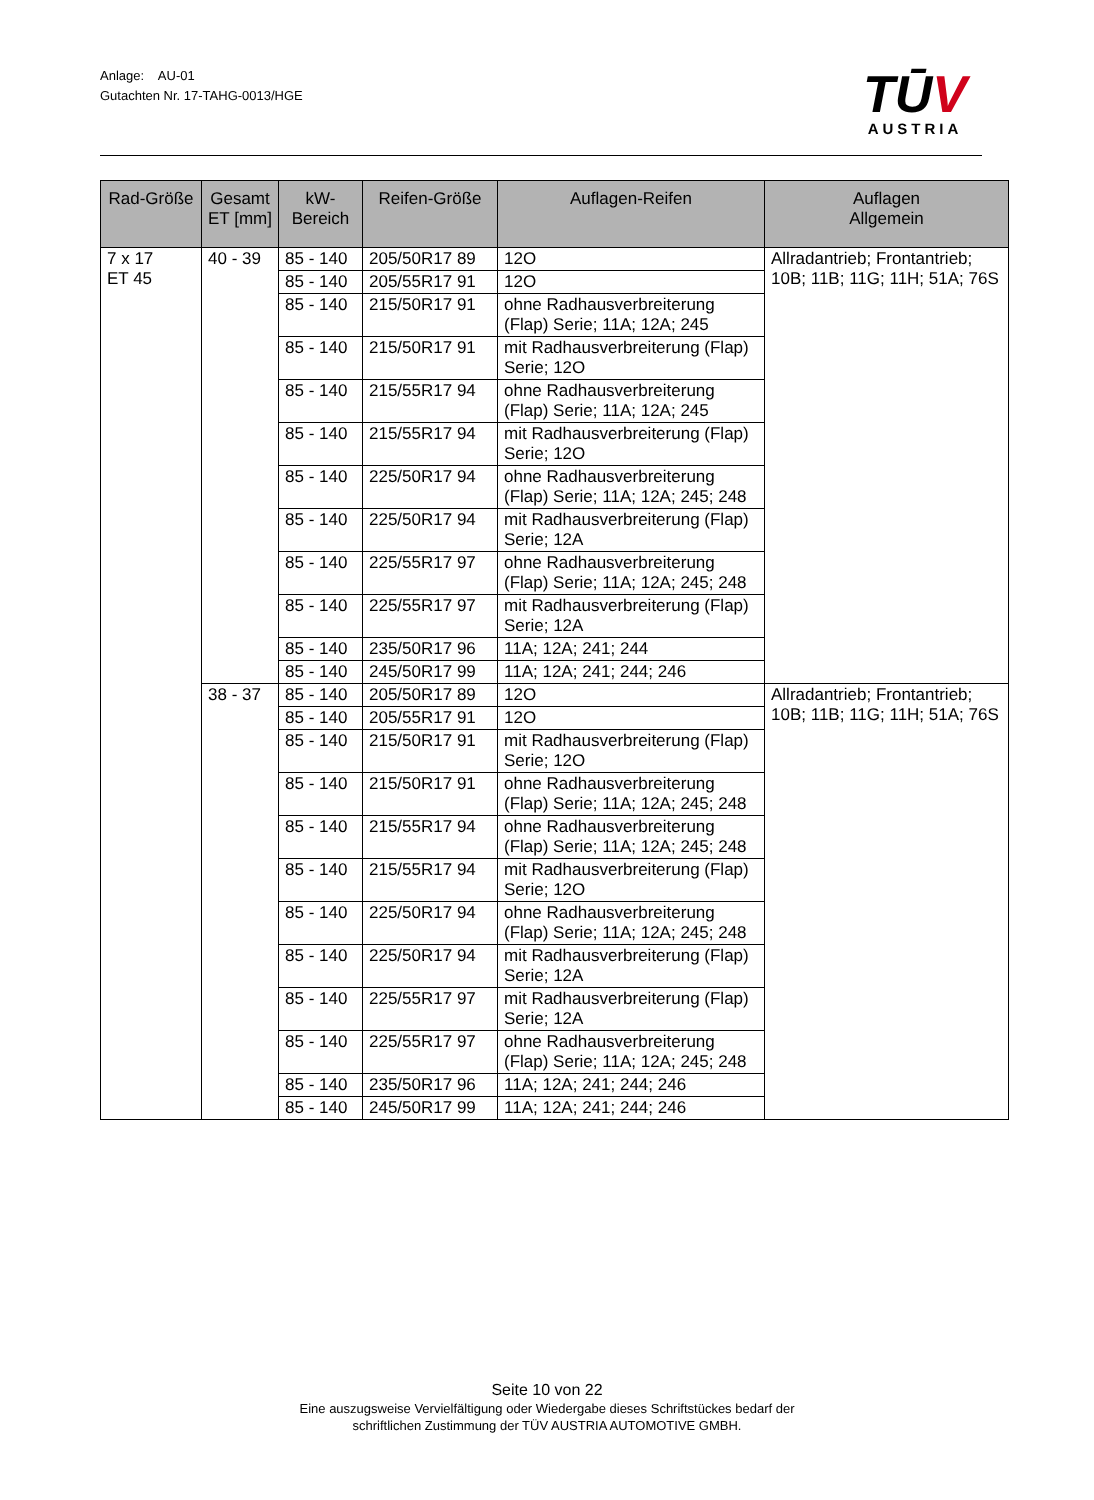Anlage: AU-01
Gutachten Nr. 17-TAHG-0013/HGE
TŪV
AUSTRIA
| Rad-Größe | Gesamt ET [mm] | kW- Bereich | Reifen-Größe | Auflagen-Reifen | Auflagen Allgemein |
| --- | --- | --- | --- | --- | --- |
| 7 x 17 ET 45 | 40 - 39 | 85 - 140 | 205/50R17 89 | 12O | Allradantrieb; Frontantrieb; 10B; 11B; 11G; 11H; 51A; 76S |
| | | 85 - 140 | 205/55R17 91 | 12O | |
| | | 85 - 140 | 215/50R17 91 | ohne Radhausverbreiterung (Flap) Serie; 11A; 12A; 245 | |
| | | 85 - 140 | 215/50R17 91 | mit Radhausverbreiterung (Flap) Serie; 12O | |
| | | 85 - 140 | 215/55R17 94 | ohne Radhausverbreiterung (Flap) Serie; 11A; 12A; 245 | |
| | | 85 - 140 | 215/55R17 94 | mit Radhausverbreiterung (Flap) Serie; 12O | |
| | | 85 - 140 | 225/50R17 94 | ohne Radhausverbreiterung (Flap) Serie; 11A; 12A; 245; 248 | |
| | | 85 - 140 | 225/50R17 94 | mit Radhausverbreiterung (Flap) Serie; 12A | |
| | | 85 - 140 | 225/55R17 97 | ohne Radhausverbreiterung (Flap) Serie; 11A; 12A; 245; 248 | |
| | | 85 - 140 | 225/55R17 97 | mit Radhausverbreiterung (Flap) Serie; 12A | |
| | | 85 - 140 | 235/50R17 96 | 11A; 12A; 241; 244 | |
| | | 85 - 140 | 245/50R17 99 | 11A; 12A; 241; 244; 246 | |
| | 38 - 37 | 85 - 140 | 205/50R17 89 | 12O | Allradantrieb; Frontantrieb; 10B; 11B; 11G; 11H; 51A; 76S |
| | | 85 - 140 | 205/55R17 91 | 12O | |
| | | 85 - 140 | 215/50R17 91 | mit Radhausverbreiterung (Flap) Serie; 12O | |
| | | 85 - 140 | 215/50R17 91 | ohne Radhausverbreiterung (Flap) Serie; 11A; 12A; 245; 248 | |
| | | 85 - 140 | 215/55R17 94 | ohne Radhausverbreiterung (Flap) Serie; 11A; 12A; 245; 248 | |
| | | 85 - 140 | 215/55R17 94 | mit Radhausverbreiterung (Flap) Serie; 12O | |
| | | 85 - 140 | 225/50R17 94 | ohne Radhausverbreiterung (Flap) Serie; 11A; 12A; 245; 248 | |
| | | 85 - 140 | 225/50R17 94 | mit Radhausverbreiterung (Flap) Serie; 12A | |
| | | 85 - 140 | 225/55R17 97 | mit Radhausverbreiterung (Flap) Serie; 12A | |
| | | 85 - 140 | 225/55R17 97 | ohne Radhausverbreiterung (Flap) Serie; 11A; 12A; 245; 248 | |
| | | 85 - 140 | 235/50R17 96 | 11A; 12A; 241; 244; 246 | |
| | | 85 - 140 | 245/50R17 99 | 11A; 12A; 241; 244; 246 | |
Seite 10 von 22
Eine auszugsweise Vervielfältigung oder Wiedergabe dieses Schriftstückes bedarf der
schriftlichen Zustimmung der TÜV AUSTRIA AUTOMOTIVE GMBH.